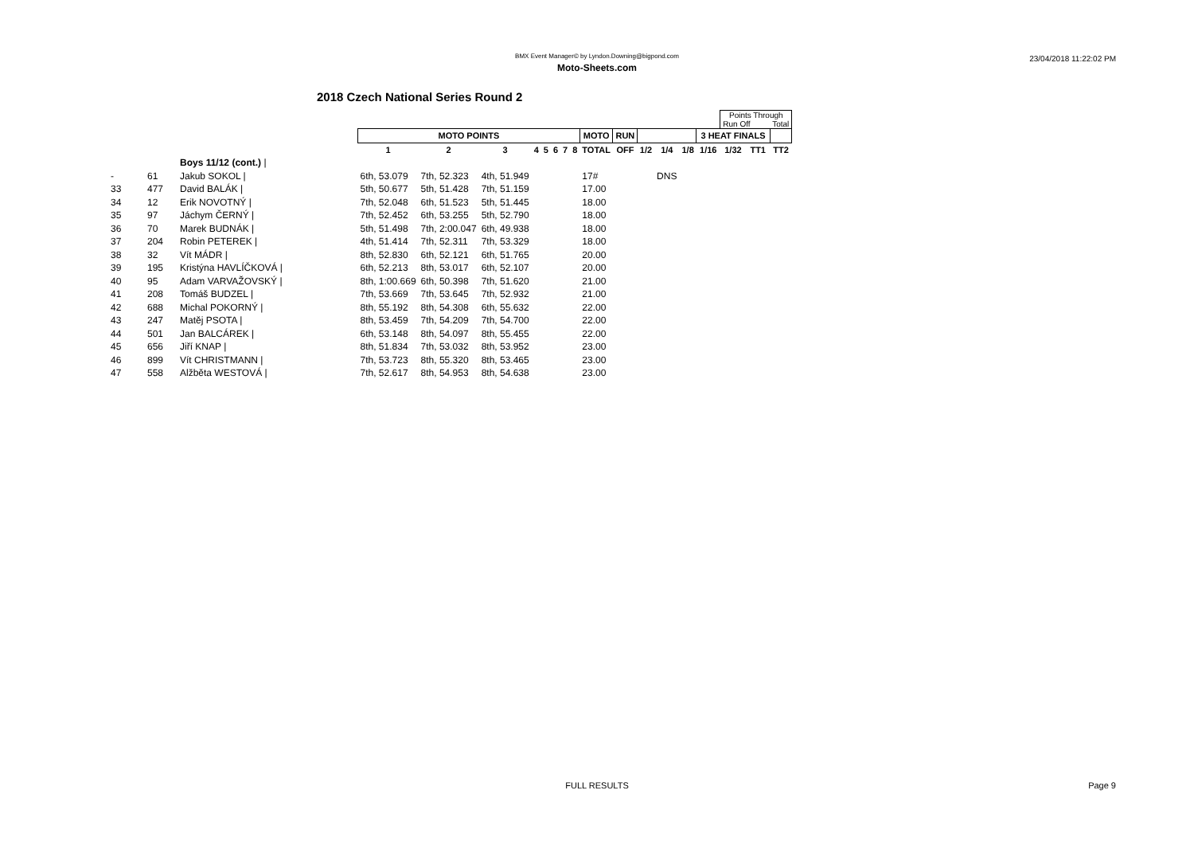BMX Event Manager© by Lyndon.Downing@bigpond.com
Moto-Sheets.com
23/04/2018 11:22:02 PM
2018 Czech National Series Round 2
| | | | | | | | | | | | | | | | | | Points Through Run Off Total | | |
| | | | MOTO POINTS | | | | | | | | MOTO | RUN | | | | 3 HEAT FINALS | | | |
| | | | 1 | 2 | 3 | 4 | 5 | 6 | 7 | 8 | TOTAL | OFF | 1/2 | 1/4 | 1/8 | 1/16 | 1/32 | TT1 | TT2 |
| | | Boys 11/12 (cont.) / | | | | | | | | | | | | | | | | | |
| - | 61 | Jakub SOKOL / | 6th, 53.079 | 7th, 52.323 | 4th, 51.949 | | | | | | 17# | | | DNS | | | | | |
| 33 | 477 | David BALÁK / | 5th, 50.677 | 5th, 51.428 | 7th, 51.159 | | | | | | 17.00 | | | | | | | | |
| 34 | 12 | Erik NOVOTNÝ / | 7th, 52.048 | 6th, 51.523 | 5th, 51.445 | | | | | | 18.00 | | | | | | | | |
| 35 | 97 | Jáchym ČERNÝ / | 7th, 52.452 | 6th, 53.255 | 5th, 52.790 | | | | | | 18.00 | | | | | | | | |
| 36 | 70 | Marek BUDNÁK / | 5th, 51.498 | 7th, 2:00.047 | 6th, 49.938 | | | | | | 18.00 | | | | | | | | |
| 37 | 204 | Robin PETEREK / | 4th, 51.414 | 7th, 52.311 | 7th, 53.329 | | | | | | 18.00 | | | | | | | | |
| 38 | 32 | Vít MÁDR / | 8th, 52.830 | 6th, 52.121 | 6th, 51.765 | | | | | | 20.00 | | | | | | | | |
| 39 | 195 | Kristýna HAVLÍČKOVÁ / | 6th, 52.213 | 8th, 53.017 | 6th, 52.107 | | | | | | 20.00 | | | | | | | | |
| 40 | 95 | Adam VARVAŽOVSKÝ / | 8th, 1:00.669 | 6th, 50.398 | 7th, 51.620 | | | | | | 21.00 | | | | | | | | |
| 41 | 208 | Tomáš BUDZEL / | 7th, 53.669 | 7th, 53.645 | 7th, 52.932 | | | | | | 21.00 | | | | | | | | |
| 42 | 688 | Michal POKORNÝ / | 8th, 55.192 | 8th, 54.308 | 6th, 55.632 | | | | | | 22.00 | | | | | | | | |
| 43 | 247 | Matěj PSOTA / | 8th, 53.459 | 7th, 54.209 | 7th, 54.700 | | | | | | 22.00 | | | | | | | | |
| 44 | 501 | Jan BALCÁREK / | 6th, 53.148 | 8th, 54.097 | 8th, 55.455 | | | | | | 22.00 | | | | | | | | |
| 45 | 656 | Jiří KNAP / | 8th, 51.834 | 7th, 53.032 | 8th, 53.952 | | | | | | 23.00 | | | | | | | | |
| 46 | 899 | Vít CHRISTMANN / | 7th, 53.723 | 8th, 55.320 | 8th, 53.465 | | | | | | 23.00 | | | | | | | | |
| 47 | 558 | Alžběta WESTOVÁ / | 7th, 52.617 | 8th, 54.953 | 8th, 54.638 | | | | | | 23.00 | | | | | | | | |
FULL RESULTS Page 9